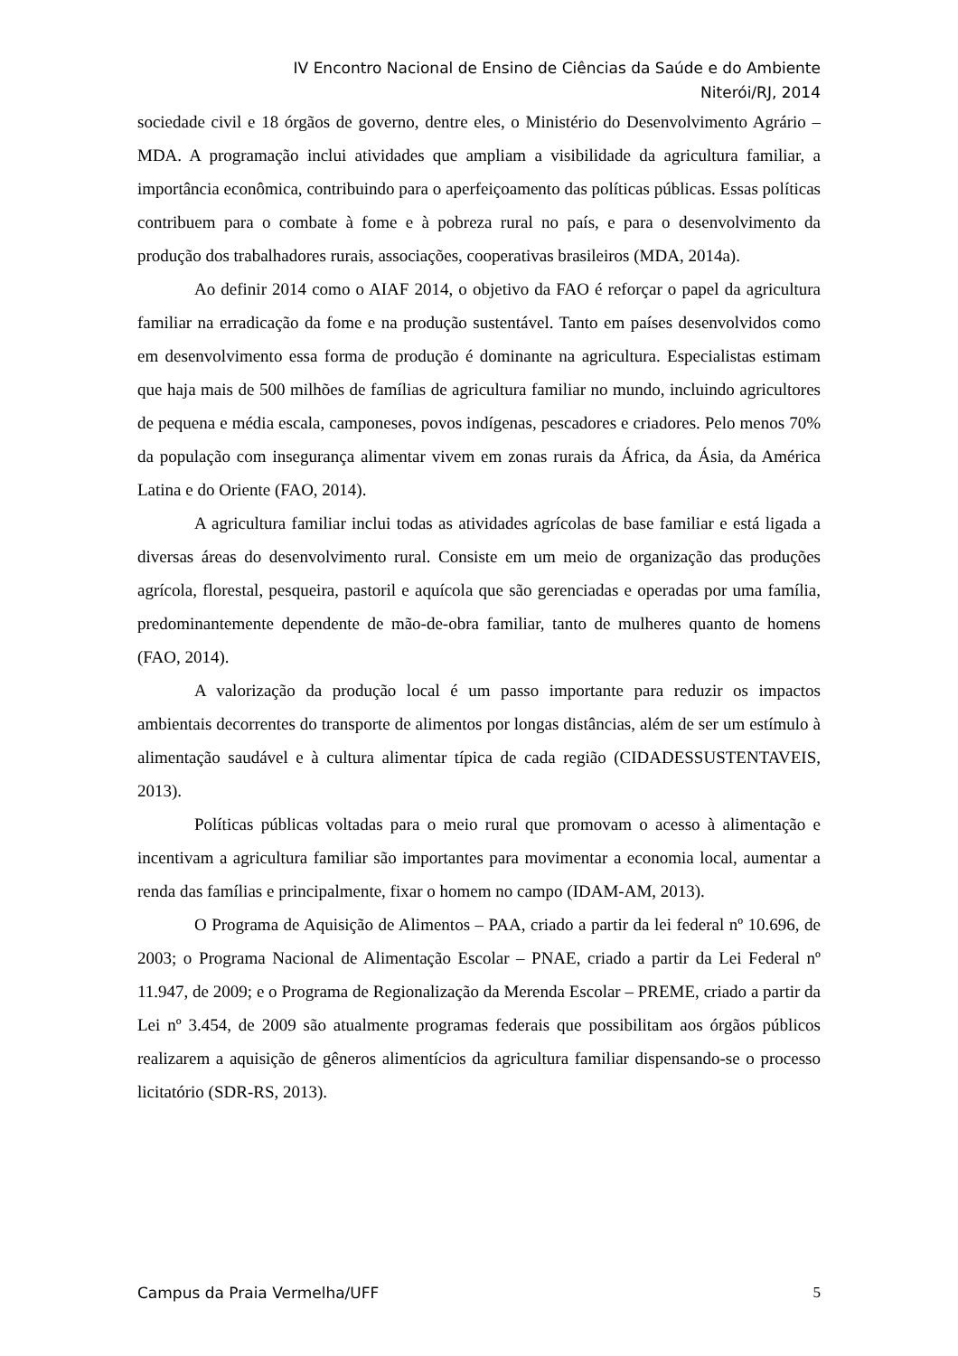IV Encontro Nacional de Ensino de Ciências da Saúde e do Ambiente
Niterói/RJ, 2014
sociedade civil e 18 órgãos de governo, dentre eles, o Ministério do Desenvolvimento Agrário – MDA. A programação inclui atividades que ampliam a visibilidade da agricultura familiar, a importância econômica, contribuindo para o aperfeiçoamento das políticas públicas. Essas políticas contribuem para o combate à fome e à pobreza rural no país, e para o desenvolvimento da produção dos trabalhadores rurais, associações, cooperativas brasileiros (MDA, 2014a).
Ao definir 2014 como o AIAF 2014, o objetivo da FAO é reforçar o papel da agricultura familiar na erradicação da fome e na produção sustentável. Tanto em países desenvolvidos como em desenvolvimento essa forma de produção é dominante na agricultura. Especialistas estimam que haja mais de 500 milhões de famílias de agricultura familiar no mundo, incluindo agricultores de pequena e média escala, camponeses, povos indígenas, pescadores e criadores. Pelo menos 70% da população com insegurança alimentar vivem em zonas rurais da África, da Ásia, da América Latina e do Oriente (FAO, 2014).
A agricultura familiar inclui todas as atividades agrícolas de base familiar e está ligada a diversas áreas do desenvolvimento rural. Consiste em um meio de organização das produções agrícola, florestal, pesqueira, pastoril e aquícola que são gerenciadas e operadas por uma família, predominantemente dependente de mão-de-obra familiar, tanto de mulheres quanto de homens (FAO, 2014).
A valorização da produção local é um passo importante para reduzir os impactos ambientais decorrentes do transporte de alimentos por longas distâncias, além de ser um estímulo à alimentação saudável e à cultura alimentar típica de cada região (CIDADESSUSTENTAVEIS, 2013).
Políticas públicas voltadas para o meio rural que promovam o acesso à alimentação e incentivam a agricultura familiar são importantes para movimentar a economia local, aumentar a renda das famílias e principalmente, fixar o homem no campo (IDAM-AM, 2013).
O Programa de Aquisição de Alimentos – PAA, criado a partir da lei federal nº 10.696, de 2003; o Programa Nacional de Alimentação Escolar – PNAE, criado a partir da Lei Federal nº 11.947, de 2009; e o Programa de Regionalização da Merenda Escolar – PREME, criado a partir da Lei nº 3.454, de 2009 são atualmente programas federais que possibilitam aos órgãos públicos realizarem a aquisição de gêneros alimentícios da agricultura familiar dispensando-se o processo licitatório (SDR-RS, 2013).
Campus da Praia Vermelha/UFF 5